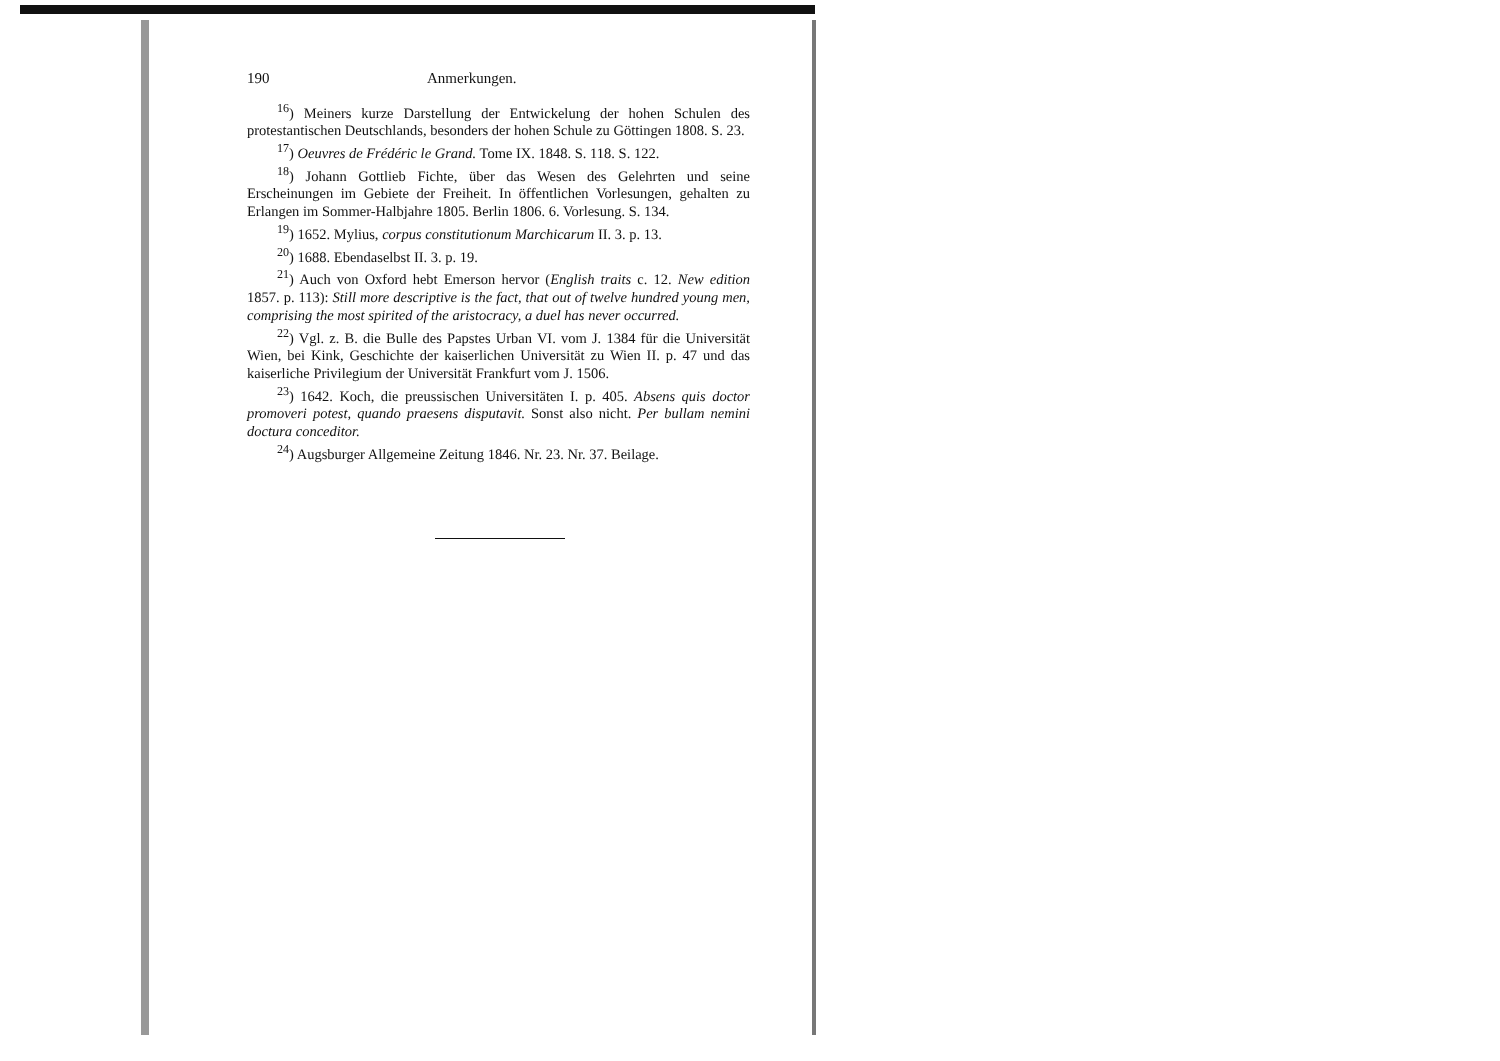190 Anmerkungen.
<sup>16</sup>) Meiners kurze Darstellung der Entwickelung der hohen Schulen des protestantischen Deutschlands, besonders der hohen Schule zu Göttingen 1808. S. 23.
<sup>17</sup>) Oeuvres de Frédéric le Grand. Tome IX. 1848. S. 118. S. 122.
<sup>18</sup>) Johann Gottlieb Fichte, über das Wesen des Gelehrten und seine Erscheinungen im Gebiete der Freiheit. In öffentlichen Vorlesungen, gehalten zu Erlangen im Sommer-Halbjahre 1805. Berlin 1806. 6. Vorlesung. S. 134.
<sup>19</sup>) 1652. Mylius, corpus constitutionum Marchicarum II. 3. p. 13.
<sup>20</sup>) 1688. Ebendaselbst II. 3. p. 19.
<sup>21</sup>) Auch von Oxford hebt Emerson hervor (English traits c. 12. New edition 1857. p. 113): Still more descriptive is the fact, that out of twelve hundred young men, comprising the most spirited of the aristocracy, a duel has never occurred.
<sup>22</sup>) Vgl. z. B. die Bulle des Papstes Urban VI. vom J. 1384 für die Universität Wien, bei Kink, Geschichte der kaiserlichen Universität zu Wien II. p. 47 und das kaiserliche Privilegium der Universität Frankfurt vom J. 1506.
<sup>23</sup>) 1642. Koch, die preussischen Universitäten I. p. 405. Absens quis doctor promoveri potest, quando praesens disputavit. Sonst also nicht. Per bullam nemini doctura conceditor.
<sup>24</sup>) Augsburger Allgemeine Zeitung 1846. Nr. 23. Nr. 37. Beilage.